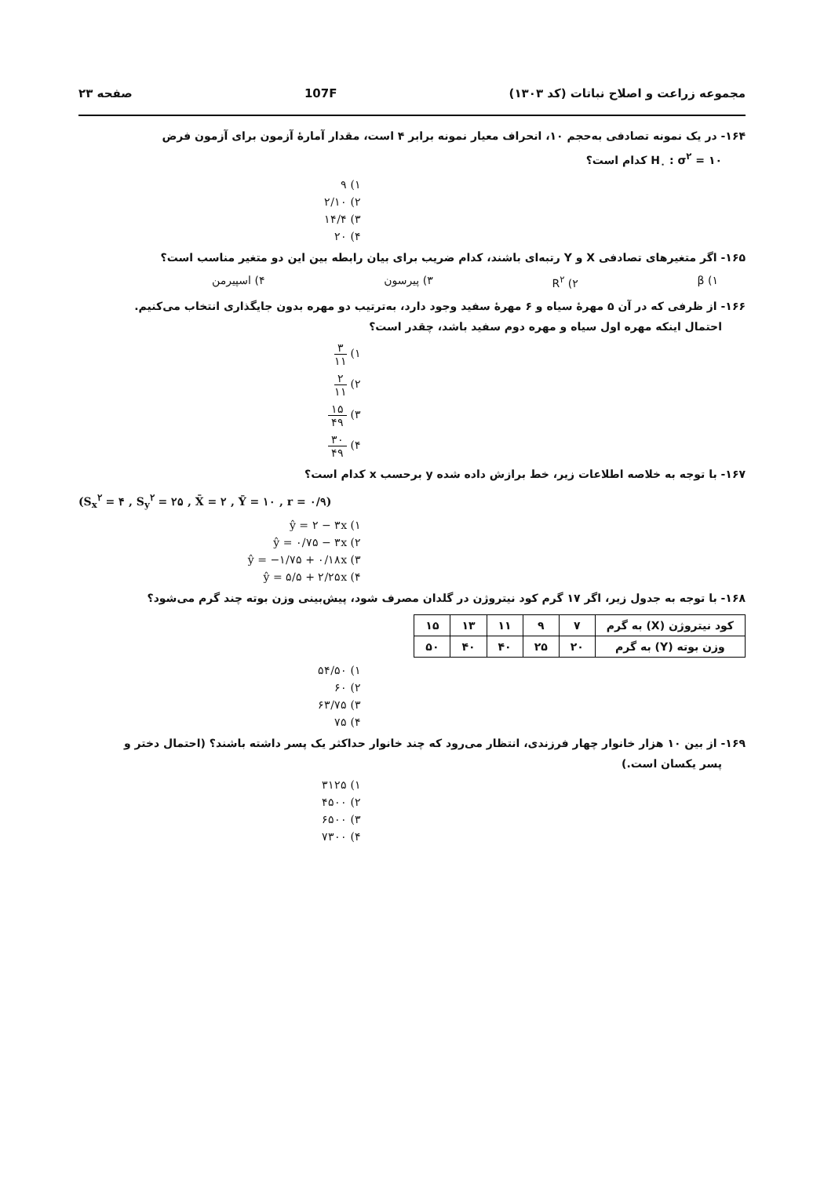مجموعه زراعت و اصلاح نباتات (کد ۱۳۰۳) 107F صفحه ۲۳
۱۶۴- در یک نمونه تصادفی به‌حجم ۱۰، انحراف معیار نمونه برابر ۴ است، مقدار آمارهٔ آزمون برای آزمون فرض
H<sub>۰</sub> : σ<sup>۲</sup> = ۱۰ کدام است؟
۱) ۹
۲) ۲/۱۰
۳) ۱۴/۴
۴) ۲۰
۱۶۵- اگر متغیرهای تصادفی X و Y رتبه‌ای باشند، کدام ضریب برای بیان رابطه بین این دو متغیر مناسب است؟
۱) β ۲) R<sup>۲</sup> ۳) پیرسون ۴) اسپیرمن
۱۶۶- از ظرفی که در آن ۵ مهرهٔ سیاه و ۶ مهرهٔ سفید وجود دارد، به‌ترتیب دو مهره بدون جایگذاری انتخاب می‌کنیم.
احتمال اینکه مهره اول سیاه و مهره دوم سفید باشد، چقدر است؟
۱) ۳ ۱۱
۲) ۲ ۱۱
۳) ۱۵ ۴۹
۴) ۳۰ ۴۹
۱۶۷- با توجه به خلاصه اطلاعات زیر، خط برازش داده شده y برحسب x کدام است؟
(S<sub>x</sub><sup>۲</sup> = ۴ , S<sub>y</sub><sup>۲</sup> = ۲۵ , X̄ = ۲ , Ȳ = ۱۰ , r = ۰/۹)
۱) ŷ = ۲ − ۳x
۲) ŷ = ۰/۷۵ − ۳x
۳) ŷ = −۱/۷۵ + ۰/۱۸x
۴) ŷ = ۵/۵ + ۲/۲۵x
۱۶۸- با توجه به جدول زیر، اگر ۱۷ گرم کود نیتروژن در گلدان مصرف شود، پیش‌بینی وزن بوته چند گرم می‌شود؟
| کود نیتروژن (X) به گرم | ۷ | ۹ | ۱۱ | ۱۳ | ۱۵ |
| وزن بوته (Y) به گرم | ۲۰ | ۲۵ | ۴۰ | ۴۰ | ۵۰ |
۱) ۵۴/۵۰
۲) ۶۰
۳) ۶۳/۷۵
۴) ۷۵
۱۶۹- از بین ۱۰ هزار خانوار چهار فرزندی، انتظار می‌رود که چند خانوار حداکثر یک پسر داشته باشند؟ (احتمال دختر و
پسر یکسان است.)
۱) ۳۱۲۵
۲) ۴۵۰۰
۳) ۶۵۰۰
۴) ۷۳۰۰